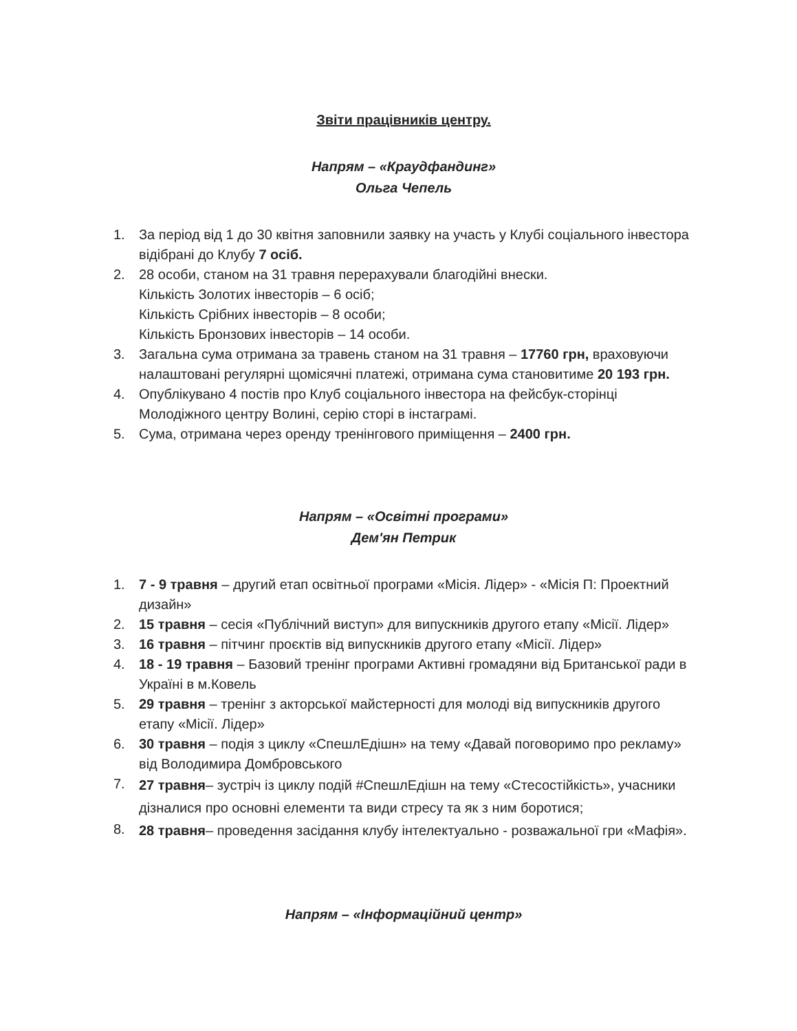Звіти працівників центру.
Напрям – «Краудфандинг»
Ольга Чепель
1. За період від 1 до 30 квітня заповнили заявку на участь у Клубі соціального інвестора відібрані до Клубу 7 осіб.
2. 28 особи, станом на 31 травня перерахували благодійні внески.
Кількість Золотих інвесторів – 6 осіб;
Кількість Срібних інвесторів – 8 особи;
Кількість Бронзових інвесторів – 14 особи.
3. Загальна сума отримана за травень станом на 31 травня – 17760 грн, враховуючи налаштовані регулярні щомісячні платежі, отримана сума становитиме 20 193 грн.
4. Опублікувано 4 постів про Клуб соціального інвестора на фейсбук-сторінці Молодіжного центру Волині, серію сторі в інстаграмі.
5. Сума, отримана через оренду тренінгового приміщення – 2400 грн.
Напрям – «Освітні програми»
Дем'ян Петрик
1. 7 - 9 травня – другий етап освітньої програми «Місія. Лідер» - «Місія П: Проектний дизайн»
2. 15 травня – сесія «Публічний виступ» для випускників другого етапу «Місії. Лідер»
3. 16 травня – пітчинг проєктів від випускників другого етапу «Місії. Лідер»
4. 18 - 19 травня – Базовий тренінг програми Активні громадяни від Британської ради в Україні в м.Ковель
5. 29 травня – тренінг з акторської майстерності для молоді від випускників другого етапу «Місії. Лідер»
6. 30 травня – подія з циклу «СпешлЕдішн» на тему «Давай поговоримо про рекламу» від Володимира Домбровського
7. 27 травня– зустріч із циклу подій #СпешлЕдішн на тему «Стесостійкість», учасники дізналися про основні елементи та види стресу та як з ним боротися;
8. 28 травня– проведення засідання клубу інтелектуально - розважальної гри «Мафія».
Напрям – «Інформаційний центр»